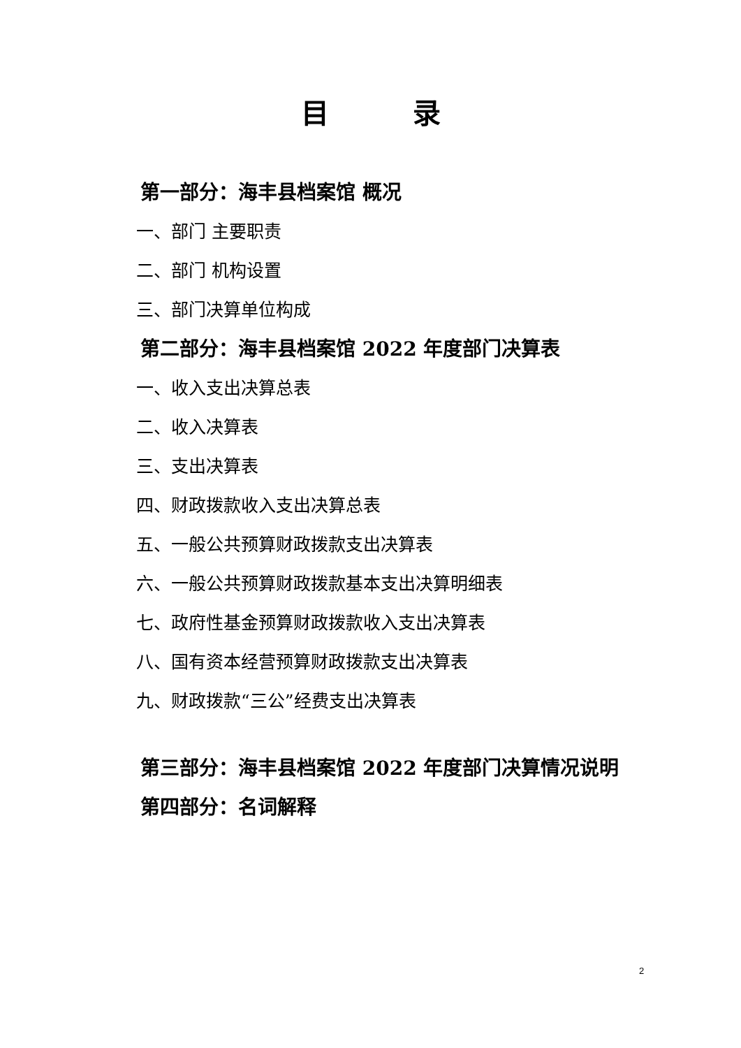目录
第一部分：海丰县档案馆 概况
一、部门 主要职责
二、部门 机构设置
三、部门决算单位构成
第二部分：海丰县档案馆 2022 年度部门决算表
一、收入支出决算总表
二、收入决算表
三、支出决算表
四、财政拨款收入支出决算总表
五、一般公共预算财政拨款支出决算表
六、一般公共预算财政拨款基本支出决算明细表
七、政府性基金预算财政拨款收入支出决算表
八、国有资本经营预算财政拨款支出决算表
九、财政拨款“三公”经费支出决算表
第三部分：海丰县档案馆 2022 年度部门决算情况说明
第四部分：名词解释
2